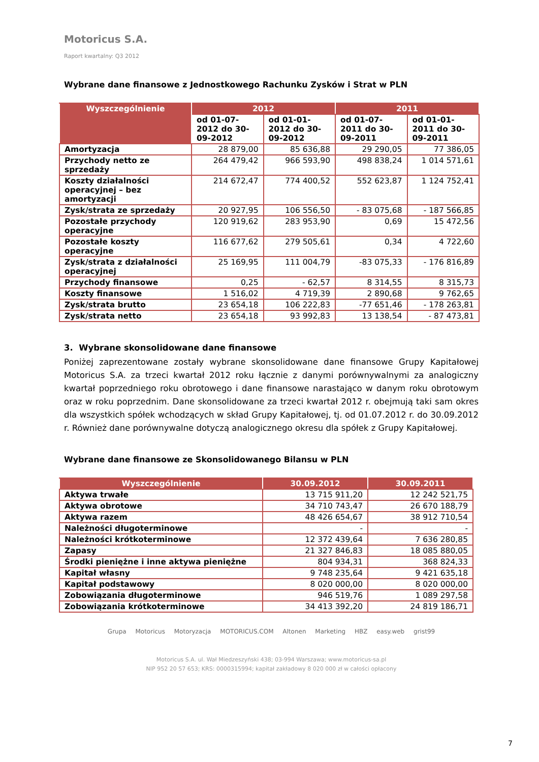Motoricus S.A.
Raport kwartalny: Q3 2012
Wybrane dane finansowe z Jednostkowego Rachunku Zysków i Strat w PLN
| Wyszczególnienie | 2012 | | 2011 | |
| --- | --- | --- | --- | --- |
| | od 01-07-2012 do 30-09-2012 | od 01-01-2012 do 30-09-2012 | od 01-07-2011 do 30-09-2011 | od 01-01-2011 do 30-09-2011 |
| Amortyzacja | 28 879,00 | 85 636,88 | 29 290,05 | 77 386,05 |
| Przychody netto ze sprzedaży | 264 479,42 | 966 593,90 | 498 838,24 | 1 014 571,61 |
| Koszty działalności operacyjnej – bez amortyzacji | 214 672,47 | 774 400,52 | 552 623,87 | 1 124 752,41 |
| Zysk/strata ze sprzedaży | 20 927,95 | 106 556,50 | - 83 075,68 | - 187 566,85 |
| Pozostałe przychody operacyjne | 120 919,62 | 283 953,90 | 0,69 | 15 472,56 |
| Pozostałe koszty operacyjne | 116 677,62 | 279 505,61 | 0,34 | 4 722,60 |
| Zysk/strata z działalności operacyjnej | 25 169,95 | 111 004,79 | -83 075,33 | - 176 816,89 |
| Przychody finansowe | 0,25 | - 62,57 | 8 314,55 | 8 315,73 |
| Koszty finansowe | 1 516,02 | 4 719,39 | 2 890,68 | 9 762,65 |
| Zysk/strata brutto | 23 654,18 | 106 222,83 | -77 651,46 | - 178 263,81 |
| Zysk/strata netto | 23 654,18 | 93 992,83 | 13 138,54 | - 87 473,81 |
3. Wybrane skonsolidowane dane finansowe
Poniżej zaprezentowane zostały wybrane skonsolidowane dane finansowe Grupy Kapitałowej Motoricus S.A. za trzeci kwartał 2012 roku łącznie z danymi porównywalnymi za analogiczny kwartał poprzedniego roku obrotowego i dane finansowe narastająco w danym roku obrotowym oraz w roku poprzednim. Dane skonsolidowane za trzeci kwartał 2012 r. obejmują taki sam okres dla wszystkich spółek wchodzących w skład Grupy Kapitałowej, tj. od 01.07.2012 r. do 30.09.2012 r. Również dane porównywalne dotyczą analogicznego okresu dla spółek z Grupy Kapitałowej.
Wybrane dane finansowe ze Skonsolidowanego Bilansu w PLN
| Wyszczególnienie | 30.09.2012 | 30.09.2011 |
| --- | --- | --- |
| Aktywa trwałe | 13 715 911,20 | 12 242 521,75 |
| Aktywa obrotowe | 34 710 743,47 | 26 670 188,79 |
| Aktywa razem | 48 426 654,67 | 38 912 710,54 |
| Należności długoterminowe | - | - |
| Należności krótkoterminowe | 12 372 439,64 | 7 636 280,85 |
| Zapasy | 21 327 846,83 | 18 085 880,05 |
| Środki pieniężne i inne aktywa pieniężne | 804 934,31 | 368 824,33 |
| Kapitał własny | 9 748 235,64 | 9 421 635,18 |
| Kapitał podstawowy | 8 020 000,00 | 8 020 000,00 |
| Zobowiązania długoterminowe | 946 519,76 | 1 089 297,58 |
| Zobowiązania krótkoterminowe | 34 413 392,20 | 24 819 186,71 |
Grupa Motoricus Motoryzacja MOTORICUS.COM Altonen Marketing HBZ easy.web grist99
Motoricus S.A. ul. Wał Miedzeszyński 438; 03-994 Warszawa; www.motoricus-sa.pl
NIP 952 20 57 653; KRS: 0000315994; kapitał zakładowy 8 020 000 zł w całości opłacony
7